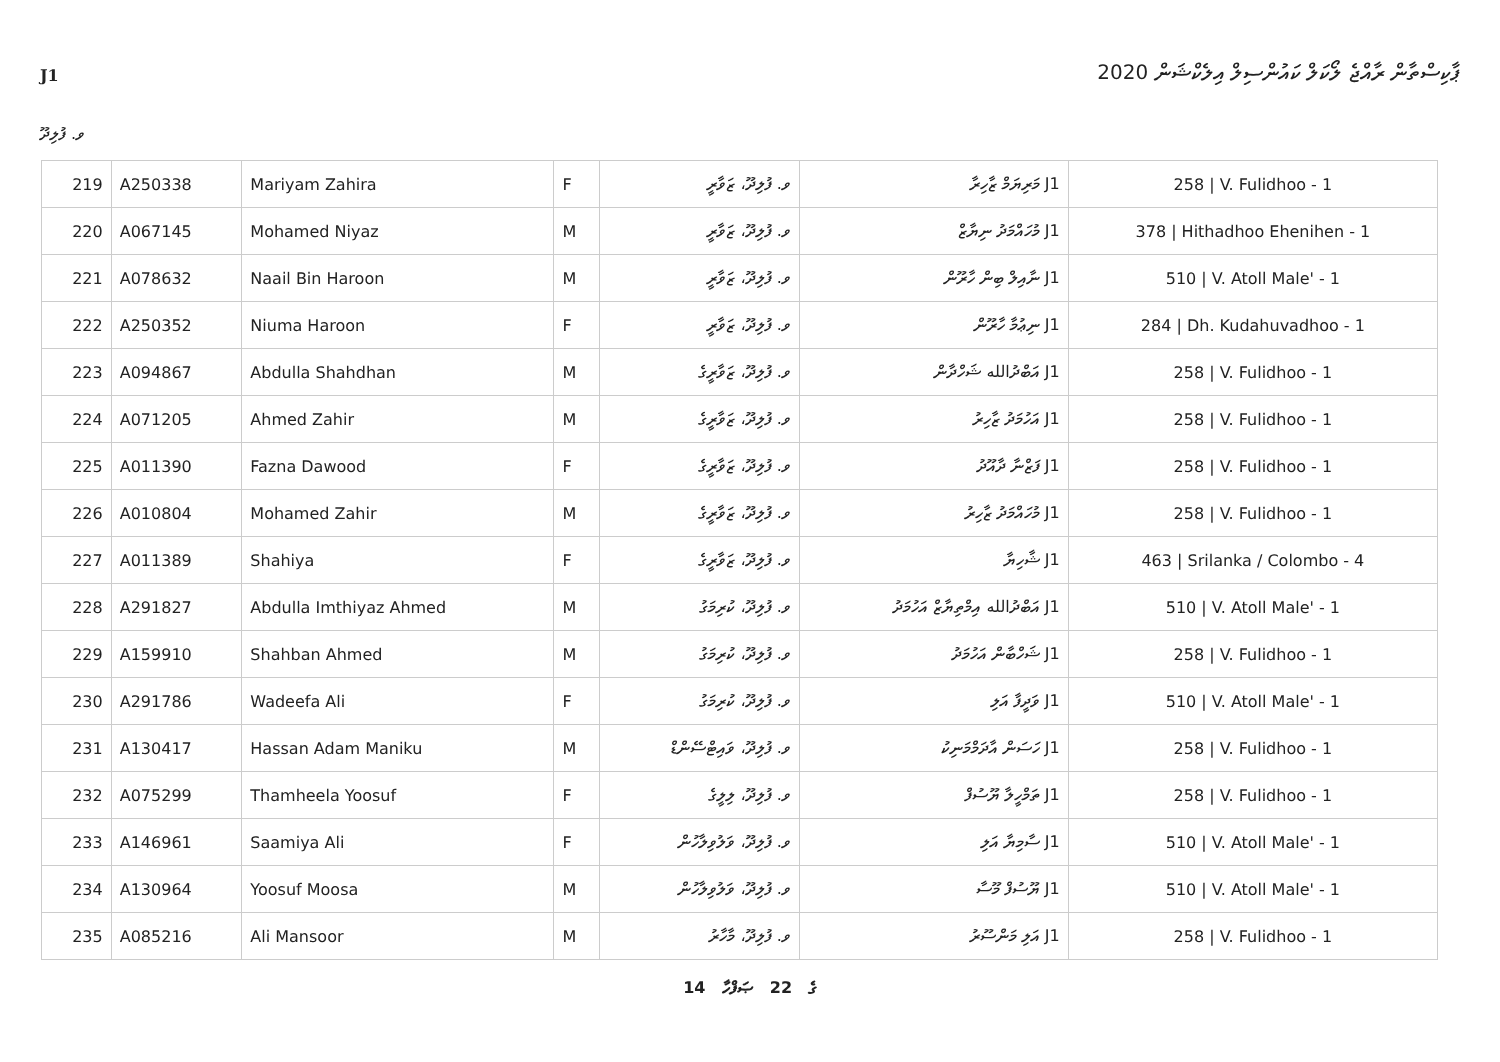J1
ޕާކިސްތާން ރާއްޖެ ލޯކަލް ކައުންސިލް އިލެކްޝަން 2020
ވ. ފުލިދޫ
| 219 | A250338 | Mariyam Zahira | F | ވ. ފުލިދޫ، ޒަވާރީ | J1 މަރިޔަމް ޒާހިރާ | 258 / V. Fulidhoo - 1 |
| 220 | A067145 | Mohamed Niyaz | M | ވ. ފުލިދޫ، ޒަވާރީ | J1 މުހައްމަދު ނިޔާޒް | 378 / Hithadhoo Ehenihen - 1 |
| 221 | A078632 | Naail Bin Haroon | M | ވ. ފުލިދޫ، ޒަވާރީ | J1 ނާއިލް ބިން ހާރޫން | 510 / V. Atoll Male' - 1 |
| 222 | A250352 | Niuma Haroon | F | ވ. ފުލިދޫ، ޒަވާރީ | J1 ނިޢުމާ ހާރޫން | 284 / Dh. Kudahuvadhoo - 1 |
| 223 | A094867 | Abdulla Shahdhan | M | ވ. ފުލިދޫ، ޒަވާރީގެ | J1 އަބްދުالله ޝަހްދާން | 258 / V. Fulidhoo - 1 |
| 224 | A071205 | Ahmed Zahir | M | ވ. ފުލިދޫ، ޒަވާރީގެ | J1 އަހުމަދު ޒާހިރު | 258 / V. Fulidhoo - 1 |
| 225 | A011390 | Fazna Dawood | F | ވ. ފުލިދޫ، ޒަވާރީގެ | J1 ފަޒްނާ ދާއޫދު | 258 / V. Fulidhoo - 1 |
| 226 | A010804 | Mohamed Zahir | M | ވ. ފުލިދޫ، ޒަވާރީގެ | J1 މުހައްމަދު ޒާހިރު | 258 / V. Fulidhoo - 1 |
| 227 | A011389 | Shahiya | F | ވ. ފުލިދޫ، ޒަވާރީގެ | J1 ޝާހިޔާ | 463 / Srilanka / Colombo - 4 |
| 228 | A291827 | Abdulla Imthiyaz Ahmed | M | ވ. ފުލިދޫ، ކުރިމަގު | J1 އަބްދުالله އިމްތިޔާޒް އަހުމަދު | 510 / V. Atoll Male' - 1 |
| 229 | A159910 | Shahban Ahmed | M | ވ. ފުލިދޫ، ކުރިމަގު | J1 ޝަހްބާން އަހުމަދު | 258 / V. Fulidhoo - 1 |
| 230 | A291786 | Wadeefa Ali | F | ވ. ފުލިދޫ، ކުރިމަގު | J1 ވަދީފާ އަލި | 510 / V. Atoll Male' - 1 |
| 231 | A130417 | Hassan Adam Maniku | M | ވ. ފުލިދޫ، ވައިޓްސޭންޑް | J1 ހަސަން އާދަމްމަނިކު | 258 / V. Fulidhoo - 1 |
| 232 | A075299 | Thamheela Yoosuf | F | ވ. ފުލިދޫ، ލިލީގެ | J1 ތަމްހީލާ ޔޫސުފް | 258 / V. Fulidhoo - 1 |
| 233 | A146961 | Saamiya Ali | F | ވ. ފުލިދޫ، ވަލުވިލާހުން | J1 ސާމިޔާ އަލި | 510 / V. Atoll Male' - 1 |
| 234 | A130964 | Yoosuf Moosa | M | ވ. ފުލިދޫ، ވަލުވިލާހުން | J1 ޔޫސުފް މޫސާ | 510 / V. Atoll Male' - 1 |
| 235 | A085216 | Ali Mansoor | M | ވ. ފުލިދޫ، މާހާރު | J1 އަލި މަންސޫރު | 258 / V. Fulidhoo - 1 |
14 ގެ 22 ޞަފްހާ